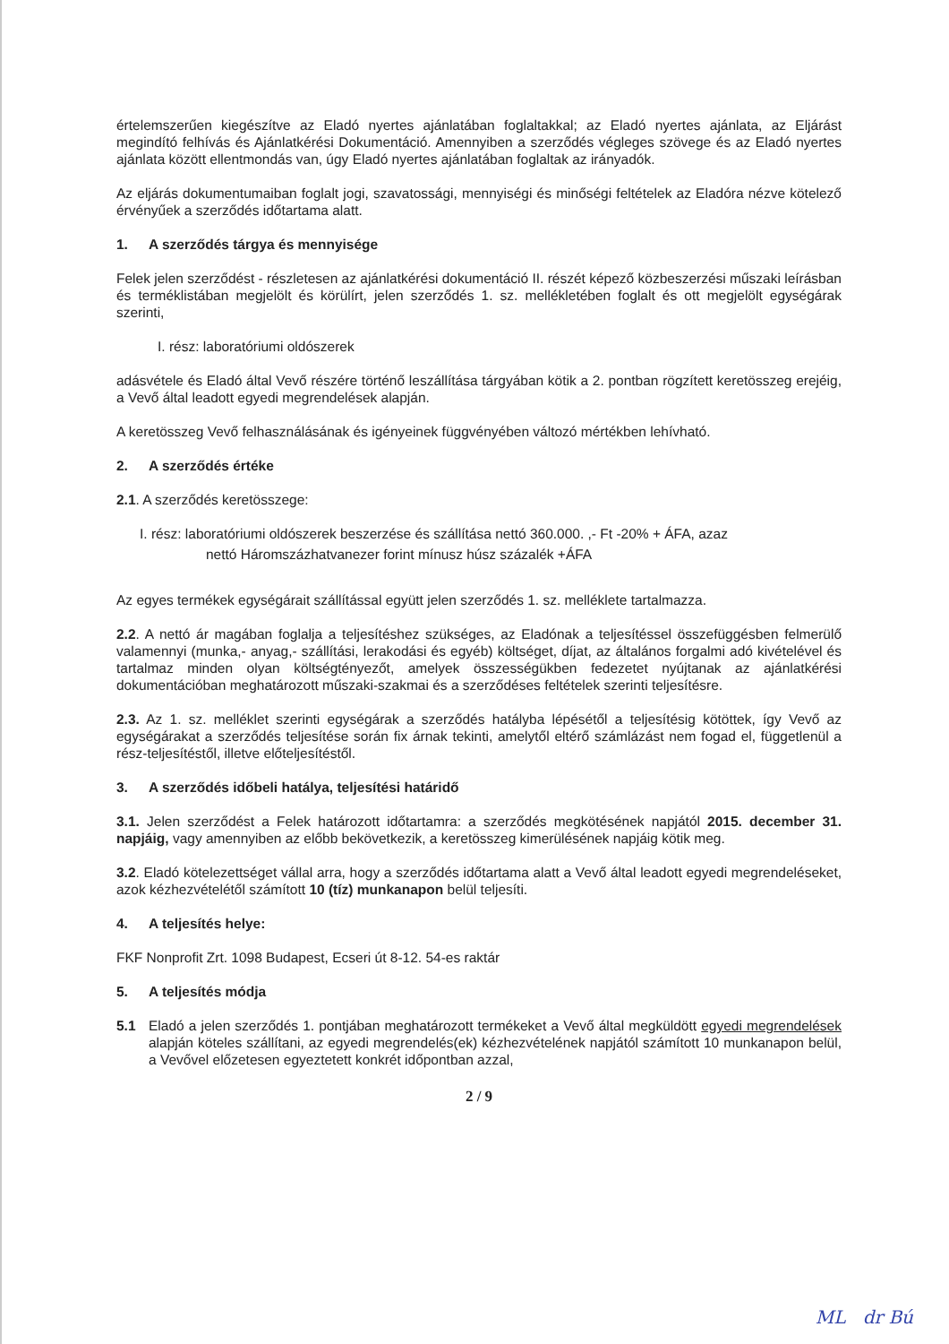értelemszerűen kiegészítve az Eladó nyertes ajánlatában foglaltakkal; az Eladó nyertes ajánlata, az Eljárást megindító felhívás és Ajánlatkérési Dokumentáció. Amennyiben a szerződés végleges szövege és az Eladó nyertes ajánlata között ellentmondás van, úgy Eladó nyertes ajánlatában foglaltak az irányadók.
Az eljárás dokumentumaiban foglalt jogi, szavatossági, mennyiségi és minőségi feltételek az Eladóra nézve kötelező érvényűek a szerződés időtartama alatt.
1. A szerződés tárgya és mennyisége
Felek jelen szerződést - részletesen az ajánlatkérési dokumentáció II. részét képező közbeszerzési műszaki leírásban és terméklistában megjelölt és körülírt, jelen szerződés 1. sz. mellékletében foglalt és ott megjelölt egységárak szerinti,
I. rész: laboratóriumi oldószerek
adásvétele és Eladó által Vevő részére történő leszállítása tárgyában kötik a 2. pontban rögzített keretösszeg erejéig, a Vevő által leadott egyedi megrendelések alapján.
A keretösszeg Vevő felhasználásának és igényeinek függvényében változó mértékben lehívható.
2. A szerződés értéke
2.1. A szerződés keretösszege:
I. rész: laboratóriumi oldószerek beszerzése és szállítása nettó 360.000. ,- Ft -20% + ÁFA, azaz
nettó Háromszázhatvanezer forint mínusz húsz százalék +ÁFA
Az egyes termékek egységárait szállítással együtt jelen szerződés 1. sz. melléklete tartalmazza.
2.2. A nettó ár magában foglalja a teljesítéshez szükséges, az Eladónak a teljesítéssel összefüggésben felmerülő valamennyi (munka,- anyag,- szállítási, lerakodási és egyéb) költséget, díjat, az általános forgalmi adó kivételével és tartalmaz minden olyan költségtényezőt, amelyek összességükben fedezetet nyújtanak az ajánlatkérési dokumentációban meghatározott műszaki-szakmai és a szerződéses feltételek szerinti teljesítésre.
2.3. Az 1. sz. melléklet szerinti egységárak a szerződés hatályba lépésétől a teljesítésig kötöttek, így Vevő az egységárakat a szerződés teljesítése során fix árnak tekinti, amelytől eltérő számlázást nem fogad el, függetlenül a rész-teljesítéstől, illetve előteljesítéstől.
3. A szerződés időbeli hatálya, teljesítési határidő
3.1. Jelen szerződést a Felek határozott időtartamra: a szerződés megkötésének napjától 2015. december 31. napjáig, vagy amennyiben az előbb bekövetkezik, a keretösszeg kimerülésének napjáig kötik meg.
3.2. Eladó kötelezettséget vállal arra, hogy a szerződés időtartama alatt a Vevő által leadott egyedi megrendeléseket, azok kézhezvételétől számított 10 (tíz) munkanapon belül teljesíti.
4. A teljesítés helye:
FKF Nonprofit Zrt. 1098 Budapest, Ecseri út 8-12. 54-es raktár
5. A teljesítés módja
5.1 Eladó a jelen szerződés 1. pontjában meghatározott termékeket a Vevő által megküldött egyedi megrendelések alapján köteles szállítani, az egyedi megrendelés(ek) kézhezvételének napjától számított 10 munkanapon belül, a Vevővel előzetesen egyeztetett konkrét időpontban azzal,
2 / 9
ML dr Bú